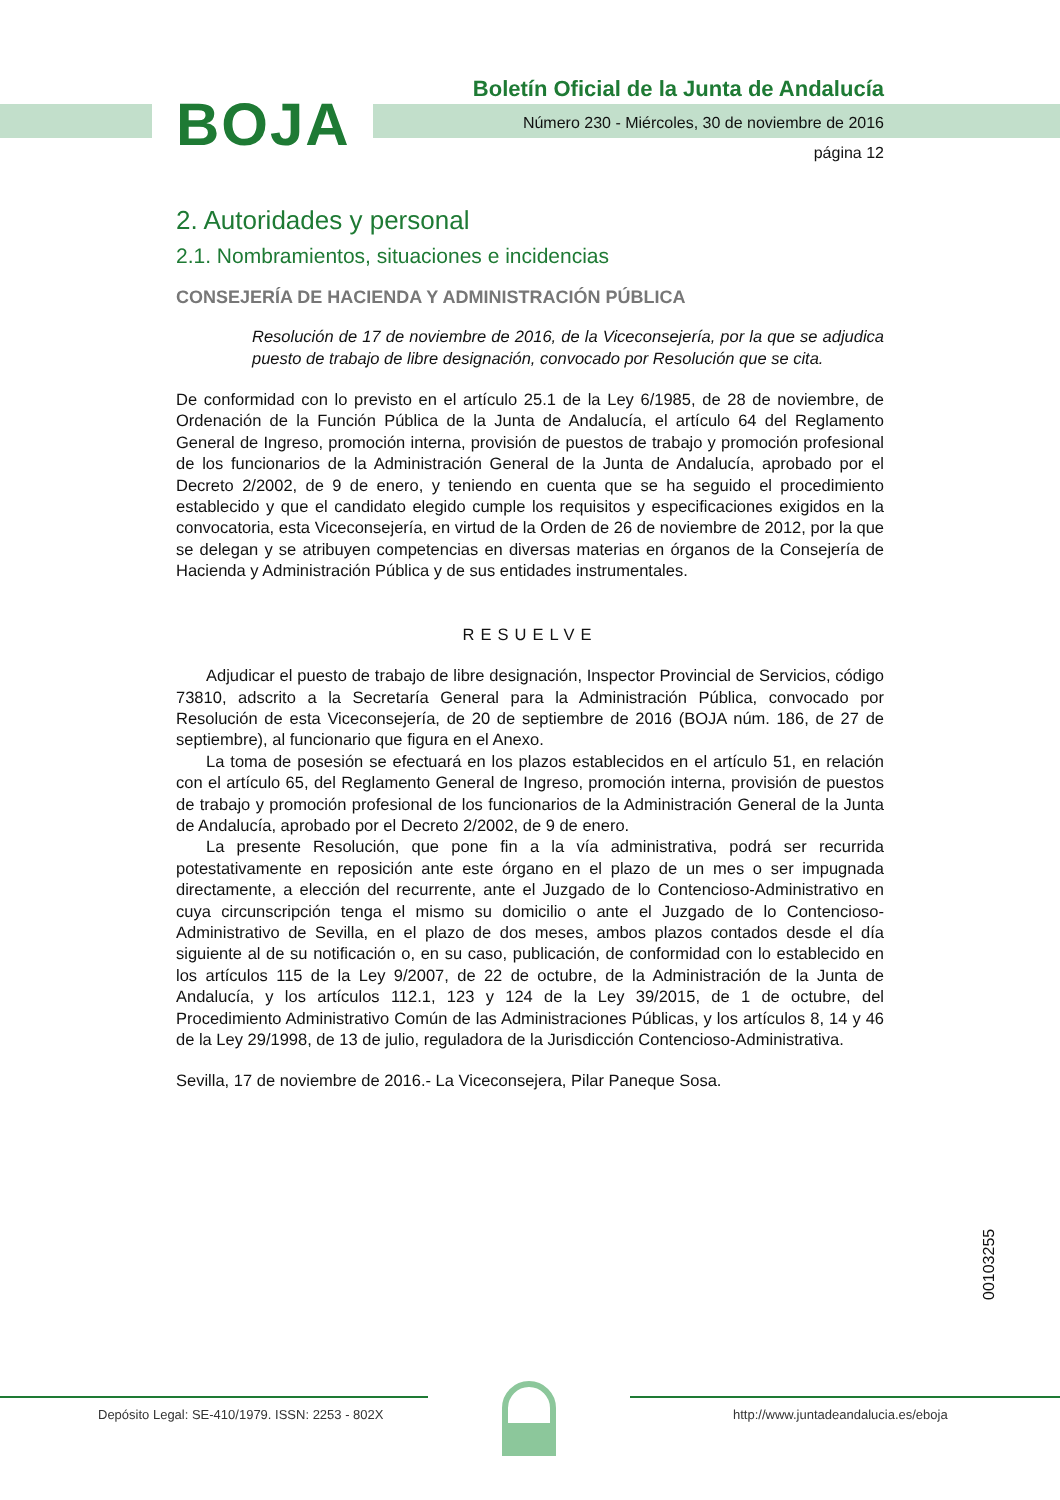BOJA
Boletín Oficial de la Junta de Andalucía
Número 230 - Miércoles, 30 de noviembre de 2016
página 12
2. Autoridades y personal
2.1. Nombramientos, situaciones e incidencias
CONSEJERÍA DE HACIENDA Y ADMINISTRACIÓN PÚBLICA
Resolución de 17 de noviembre de 2016, de la Viceconsejería, por la que se adjudica puesto de trabajo de libre designación, convocado por Resolución que se cita.
De conformidad con lo previsto en el artículo 25.1 de la Ley 6/1985, de 28 de noviembre, de Ordenación de la Función Pública de la Junta de Andalucía, el artículo 64 del Reglamento General de Ingreso, promoción interna, provisión de puestos de trabajo y promoción profesional de los funcionarios de la Administración General de la Junta de Andalucía, aprobado por el Decreto 2/2002, de 9 de enero, y teniendo en cuenta que se ha seguido el procedimiento establecido y que el candidato elegido cumple los requisitos y especificaciones exigidos en la convocatoria, esta Viceconsejería, en virtud de la Orden de 26 de noviembre de 2012, por la que se delegan y se atribuyen competencias en diversas materias en órganos de la Consejería de Hacienda y Administración Pública y de sus entidades instrumentales.
RESUELVE
Adjudicar el puesto de trabajo de libre designación, Inspector Provincial de Servicios, código 73810, adscrito a la Secretaría General para la Administración Pública, convocado por Resolución de esta Viceconsejería, de 20 de septiembre de 2016 (BOJA núm. 186, de 27 de septiembre), al funcionario que figura en el Anexo.
La toma de posesión se efectuará en los plazos establecidos en el artículo 51, en relación con el artículo 65, del Reglamento General de Ingreso, promoción interna, provisión de puestos de trabajo y promoción profesional de los funcionarios de la Administración General de la Junta de Andalucía, aprobado por el Decreto 2/2002, de 9 de enero.
La presente Resolución, que pone fin a la vía administrativa, podrá ser recurrida potestativamente en reposición ante este órgano en el plazo de un mes o ser impugnada directamente, a elección del recurrente, ante el Juzgado de lo Contencioso-Administrativo en cuya circunscripción tenga el mismo su domicilio o ante el Juzgado de lo Contencioso-Administrativo de Sevilla, en el plazo de dos meses, ambos plazos contados desde el día siguiente al de su notificación o, en su caso, publicación, de conformidad con lo establecido en los artículos 115 de la Ley 9/2007, de 22 de octubre, de la Administración de la Junta de Andalucía, y los artículos 112.1, 123 y 124 de la Ley 39/2015, de 1 de octubre, del Procedimiento Administrativo Común de las Administraciones Públicas, y los artículos 8, 14 y 46 de la Ley 29/1998, de 13 de julio, reguladora de la Jurisdicción Contencioso-Administrativa.
Sevilla, 17 de noviembre de 2016.- La Viceconsejera, Pilar Paneque Sosa.
00103255
Depósito Legal: SE-410/1979. ISSN: 2253 - 802X
http://www.juntadeandalucia.es/eboja